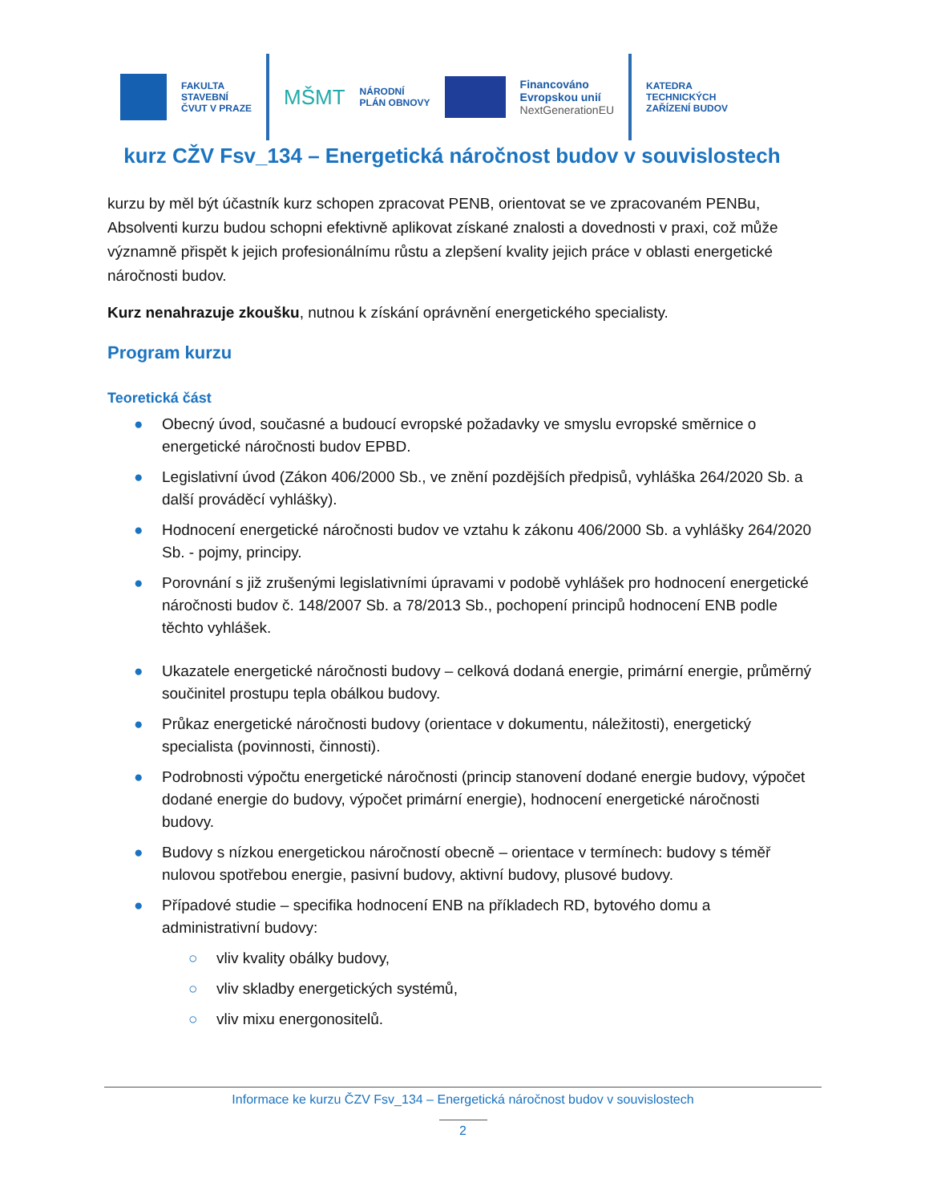FAKULTA
STAVEBNÍ
ČVUT V PRAZE
MŠMT
NÁRODNÍ
PLÁN OBNOVY
Financováno
Evropskou unií
NextGenerationEU
KATEDRA
TECHNICKÝCH
ZAŘÍZENÍ BUDOV
kurz CŽV Fsv_134 – Energetická náročnost budov v souvislostech
kurzu by měl být účastník kurz schopen zpracovat PENB, orientovat se ve zpracovaném PENBu, Absolventi kurzu budou schopni efektivně aplikovat získané znalosti a dovednosti v praxi, což může významně přispět k jejich profesionálnímu růstu a zlepšení kvality jejich práce v oblasti energetické náročnosti budov.
Kurz nenahrazuje zkoušku, nutnou k získání oprávnění energetického specialisty.
Program kurzu
Teoretická část
● Obecný úvod, současné a budoucí evropské požadavky ve smyslu evropské směrnice o energetické náročnosti budov EPBD.
● Legislativní úvod (Zákon 406/2000 Sb., ve znění pozdějších předpisů, vyhláška 264/2020 Sb. a další prováděcí vyhlášky).
● Hodnocení energetické náročnosti budov ve vztahu k zákonu 406/2000 Sb. a vyhlášky 264/2020 Sb. - pojmy, principy.
● Porovnání s již zrušenými legislativními úpravami v podobě vyhlášek pro hodnocení energetické náročnosti budov č. 148/2007 Sb. a 78/2013 Sb., pochopení principů hodnocení ENB podle těchto vyhlášek.
● Ukazatele energetické náročnosti budovy – celková dodaná energie, primární energie, průměrný součinitel prostupu tepla obálkou budovy.
● Průkaz energetické náročnosti budovy (orientace v dokumentu, náležitosti), energetický specialista (povinnosti, činnosti).
● Podrobnosti výpočtu energetické náročnosti (princip stanovení dodané energie budovy, výpočet dodané energie do budovy, výpočet primární energie), hodnocení energetické náročnosti budovy.
● Budovy s nízkou energetickou náročností obecně – orientace v termínech: budovy s téměř nulovou spotřebou energie, pasivní budovy, aktivní budovy, plusové budovy.
● Případové studie – specifika hodnocení ENB na příkladech RD, bytového domu a administrativní budovy:
○ vliv kvality obálky budovy,
○ vliv skladby energetických systémů,
○ vliv mixu energonositelů.
Informace ke kurzu ČZV Fsv_134 – Energetická náročnost budov v souvislostech
2